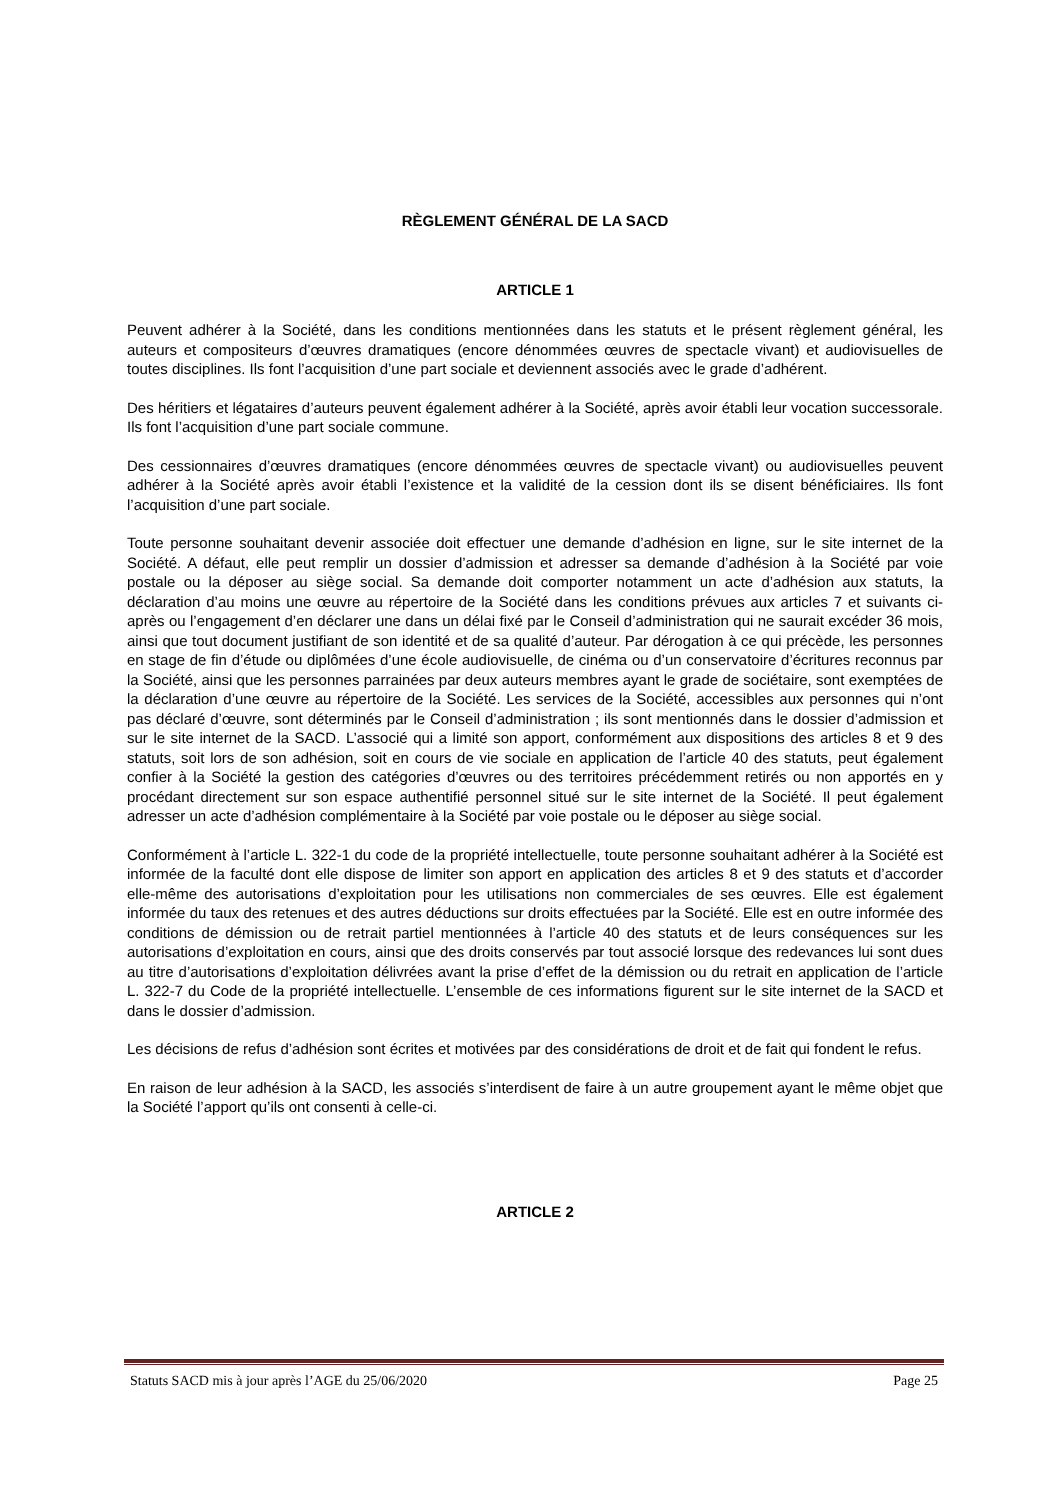RÈGLEMENT GÉNÉRAL DE LA SACD
ARTICLE 1
Peuvent adhérer à la Société, dans les conditions mentionnées dans les statuts et le présent règlement général, les auteurs et compositeurs d’œuvres dramatiques (encore dénommées œuvres de spectacle vivant) et audiovisuelles de toutes disciplines. Ils font l’acquisition d’une part sociale et deviennent associés avec le grade d’adhérent.
Des héritiers et légataires d’auteurs peuvent également adhérer à la Société, après avoir établi leur vocation successorale. Ils font l’acquisition d’une part sociale commune.
Des cessionnaires d’œuvres dramatiques (encore dénommées œuvres de spectacle vivant) ou audiovisuelles peuvent adhérer à la Société après avoir établi l’existence et la validité de la cession dont ils se disent bénéficiaires. Ils font l’acquisition d’une part sociale.
Toute personne souhaitant devenir associée doit effectuer une demande d’adhésion en ligne, sur le site internet de la Société. A défaut, elle peut remplir un dossier d’admission et adresser sa demande d’adhésion à la Société par voie postale ou la déposer au siège social. Sa demande doit comporter notamment un acte d’adhésion aux statuts, la déclaration d’au moins une œuvre au répertoire de la Société dans les conditions prévues aux articles 7 et suivants ci-après ou l’engagement d’en déclarer une dans un délai fixé par le Conseil d’administration qui ne saurait excéder 36 mois, ainsi que tout document justifiant de son identité et de sa qualité d’auteur. Par dérogation à ce qui précède, les personnes en stage de fin d’étude ou diplômées d’une école audiovisuelle, de cinéma ou d’un conservatoire d’écritures reconnus par la Société, ainsi que les personnes parrainées par deux auteurs membres ayant le grade de sociétaire, sont exemptées de la déclaration d’une œuvre au répertoire de la Société. Les services de la Société, accessibles aux personnes qui n’ont pas déclaré d’œuvre, sont déterminés par le Conseil d’administration ; ils sont mentionnés dans le dossier d’admission et sur le site internet de la SACD. L’associé qui a limité son apport, conformément aux dispositions des articles 8 et 9 des statuts, soit lors de son adhésion, soit en cours de vie sociale en application de l’article 40 des statuts, peut également confier à la Société la gestion des catégories d’œuvres ou des territoires précédemment retirés ou non apportés en y procédant directement sur son espace authentifié personnel situé sur le site internet de la Société. Il peut également adresser un acte d’adhésion complémentaire à la Société par voie postale ou le déposer au siège social.
Conformément à l’article L. 322-1 du code de la propriété intellectuelle, toute personne souhaitant adhérer à la Société est informée de la faculté dont elle dispose de limiter son apport en application des articles 8 et 9 des statuts et d’accorder elle-même des autorisations d’exploitation pour les utilisations non commerciales de ses œuvres. Elle est également informée du taux des retenues et des autres déductions sur droits effectuées par la Société. Elle est en outre informée des conditions de démission ou de retrait partiel mentionnées à l’article 40 des statuts et de leurs conséquences sur les autorisations d’exploitation en cours, ainsi que des droits conservés par tout associé lorsque des redevances lui sont dues au titre d’autorisations d’exploitation délivrées avant la prise d’effet de la démission ou du retrait en application de l’article L. 322-7 du Code de la propriété intellectuelle. L’ensemble de ces informations figurent sur le site internet de la SACD et dans le dossier d’admission.
Les décisions de refus d’adhésion sont écrites et motivées par des considérations de droit et de fait qui fondent le refus.
En raison de leur adhésion à la SACD, les associés s’interdisent de faire à un autre groupement ayant le même objet que la Société l’apport qu’ils ont consenti à celle-ci.
ARTICLE 2
Statuts SACD mis à jour après l’AGE du 25/06/2020 Page 25